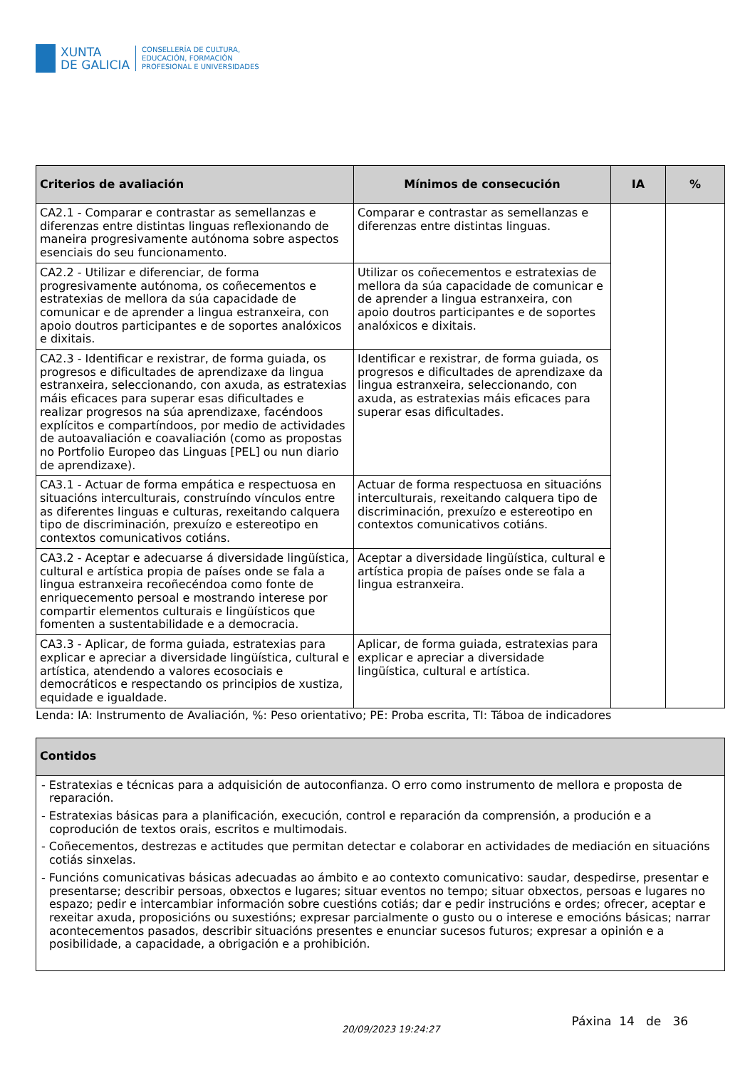XUNTA
DE GALICIA
CONSELLERÍA DE CULTURA,
EDUCACIÓN, FORMACIÓN
PROFESIONAL E UNIVERSIDADES
| Criterios de avaliación | Mínimos de consecución | IA | % |
| --- | --- | --- | --- |
| CA2.1 - Comparar e contrastar as semellanzas e diferenzas entre distintas linguas reflexionando de maneira progresivamente autónoma sobre aspectos esenciais do seu funcionamento. | Comparar e contrastar as semellanzas e diferenzas entre distintas linguas. | | |
| CA2.2 - Utilizar e diferenciar, de forma progresivamente autónoma, os coñecementos e estratexias de mellora da súa capacidade de comunicar e de aprender a lingua estranxeira, con apoio doutros participantes e de soportes analóxicos e dixitais. | Utilizar os coñecementos e estratexias de mellora da súa capacidade de comunicar e de aprender a lingua estranxeira, con apoio doutros participantes e de soportes analóxicos e dixitais. | | |
| CA2.3 - Identificar e rexistrar, de forma guiada, os progresos e dificultades de aprendizaxe da lingua estranxeira, seleccionando, con axuda, as estratexias máis eficaces para superar esas dificultades e realizar progresos na súa aprendizaxe, facéndoos explícitos e compartíndoos, por medio de actividades de autoavaliación e coavaliación (como as propostas no Portfolio Europeo das Linguas [PEL] ou nun diario de aprendizaxe). | Identificar e rexistrar, de forma guiada, os progresos e dificultades de aprendizaxe da lingua estranxeira, seleccionando, con axuda, as estratexias máis eficaces para superar esas dificultades. | | |
| CA3.1 - Actuar de forma empática e respectuosa en situacións interculturais, construíndo vínculos entre as diferentes linguas e culturas, rexeitando calquera tipo de discriminación, prexuízo e estereotipo en contextos comunicativos cotiáns. | Actuar de forma respectuosa en situacións interculturais, rexeitando calquera tipo de discriminación, prexuízo e estereotipo en contextos comunicativos cotiáns. | | |
| CA3.2 - Aceptar e adecuarse á diversidade lingüística, cultural e artística propia de países onde se fala a lingua estranxeira recoñecéndoa como fonte de enriquecemento persoal e mostrando interese por compartir elementos culturais e lingüísticos que fomenten a sustentabilidade e a democracia. | Aceptar a diversidade lingüística, cultural e artística propia de países onde se fala a lingua estranxeira. | | |
| CA3.3 - Aplicar, de forma guiada, estratexias para explicar e apreciar a diversidade lingüística, cultural e artística, atendendo a valores ecosociais e democráticos e respectando os principios de xustiza, equidade e igualdade. | Aplicar, de forma guiada, estratexias para explicar e apreciar a diversidade lingüística, cultural e artística. | | |
Lenda: IA: Instrumento de Avaliación, %: Peso orientativo; PE: Proba escrita, TI: Táboa de indicadores
| Contidos |
| --- |
| - Estratexias e técnicas para a adquisición de autoconfianza. O erro como instrumento de mellora e proposta de reparación. - Estratexias básicas para a planificación, execución, control e reparación da comprensión, a produción e a coprodución de textos orais, escritos e multimodais. - Coñecementos, destrezas e actitudes que permitan detectar e colaborar en actividades de mediación en situacións cotiás sinxelas. - Funcións comunicativas básicas adecuadas ao ámbito e ao contexto comunicativo: saudar, despedirse, presentar e presentarse; describir persoas, obxectos e lugares; situar eventos no tempo; situar obxectos, persoas e lugares no espazo; pedir e intercambiar información sobre cuestións cotiás; dar e pedir instrucións e ordes; ofrecer, aceptar e rexeitar axuda, proposicións ou suxestións; expresar parcialmente o gusto ou o interese e emocións básicas; narrar acontecementos pasados, describir situacións presentes e enunciar sucesos futuros; expresar a opinión e a posibilidade, a capacidade, a obrigación e a prohibición. |
20/09/2023 19:24:27 Páxina 14 de 36